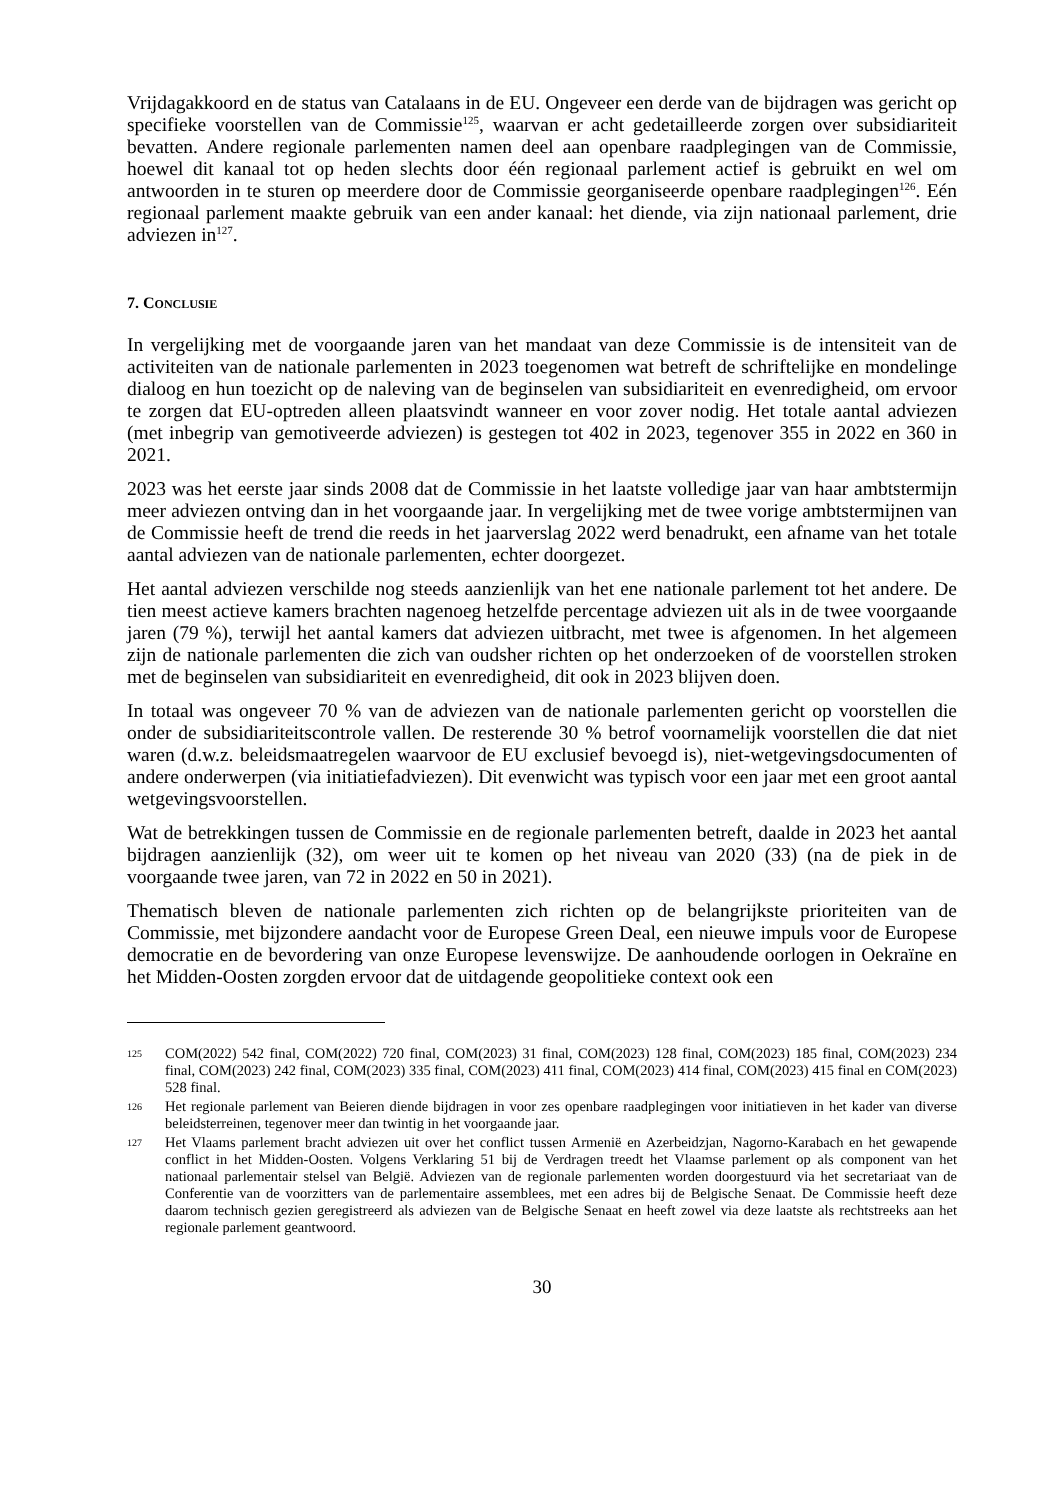Vrijdagakkoord en de status van Catalaans in de EU. Ongeveer een derde van de bijdragen was gericht op specifieke voorstellen van de Commissie<sup>125</sup>, waarvan er acht gedetailleerde zorgen over subsidiariteit bevatten. Andere regionale parlementen namen deel aan openbare raadplegingen van de Commissie, hoewel dit kanaal tot op heden slechts door één regionaal parlement actief is gebruikt en wel om antwoorden in te sturen op meerdere door de Commissie georganiseerde openbare raadplegingen<sup>126</sup>. Eén regionaal parlement maakte gebruik van een ander kanaal: het diende, via zijn nationaal parlement, drie adviezen in<sup>127</sup>.
7. CONCLUSIE
In vergelijking met de voorgaande jaren van het mandaat van deze Commissie is de intensiteit van de activiteiten van de nationale parlementen in 2023 toegenomen wat betreft de schriftelijke en mondelinge dialoog en hun toezicht op de naleving van de beginselen van subsidiariteit en evenredigheid, om ervoor te zorgen dat EU-optreden alleen plaatsvindt wanneer en voor zover nodig. Het totale aantal adviezen (met inbegrip van gemotiveerde adviezen) is gestegen tot 402 in 2023, tegenover 355 in 2022 en 360 in 2021.
2023 was het eerste jaar sinds 2008 dat de Commissie in het laatste volledige jaar van haar ambtstermijn meer adviezen ontving dan in het voorgaande jaar. In vergelijking met de twee vorige ambtstermijnen van de Commissie heeft de trend die reeds in het jaarverslag 2022 werd benadrukt, een afname van het totale aantal adviezen van de nationale parlementen, echter doorgezet.
Het aantal adviezen verschilde nog steeds aanzienlijk van het ene nationale parlement tot het andere. De tien meest actieve kamers brachten nagenoeg hetzelfde percentage adviezen uit als in de twee voorgaande jaren (79 %), terwijl het aantal kamers dat adviezen uitbracht, met twee is afgenomen. In het algemeen zijn de nationale parlementen die zich van oudsher richten op het onderzoeken of de voorstellen stroken met de beginselen van subsidiariteit en evenredigheid, dit ook in 2023 blijven doen.
In totaal was ongeveer 70 % van de adviezen van de nationale parlementen gericht op voorstellen die onder de subsidiariteitscontrole vallen. De resterende 30 % betrof voornamelijk voorstellen die dat niet waren (d.w.z. beleidsmaatregelen waarvoor de EU exclusief bevoegd is), niet-wetgevingsdocumenten of andere onderwerpen (via initiatiefadviezen). Dit evenwicht was typisch voor een jaar met een groot aantal wetgevingsvoorstellen.
Wat de betrekkingen tussen de Commissie en de regionale parlementen betreft, daalde in 2023 het aantal bijdragen aanzienlijk (32), om weer uit te komen op het niveau van 2020 (33) (na de piek in de voorgaande twee jaren, van 72 in 2022 en 50 in 2021).
Thematisch bleven de nationale parlementen zich richten op de belangrijkste prioriteiten van de Commissie, met bijzondere aandacht voor de Europese Green Deal, een nieuwe impuls voor de Europese democratie en de bevordering van onze Europese levenswijze. De aanhoudende oorlogen in Oekraïne en het Midden-Oosten zorgden ervoor dat de uitdagende geopolitieke context ook een
125 COM(2022) 542 final, COM(2022) 720 final, COM(2023) 31 final, COM(2023) 128 final, COM(2023) 185 final, COM(2023) 234 final, COM(2023) 242 final, COM(2023) 335 final, COM(2023) 411 final, COM(2023) 414 final, COM(2023) 415 final en COM(2023) 528 final.
126 Het regionale parlement van Beieren diende bijdragen in voor zes openbare raadplegingen voor initiatieven in het kader van diverse beleidsterreinen, tegenover meer dan twintig in het voorgaande jaar.
127 Het Vlaams parlement bracht adviezen uit over het conflict tussen Armenië en Azerbeidzjan, Nagorno-Karabach en het gewapende conflict in het Midden-Oosten. Volgens Verklaring 51 bij de Verdragen treedt het Vlaamse parlement op als component van het nationaal parlementair stelsel van België. Adviezen van de regionale parlementen worden doorgestuurd via het secretariaat van de Conferentie van de voorzitters van de parlementaire assemblees, met een adres bij de Belgische Senaat. De Commissie heeft deze daarom technisch gezien geregistreerd als adviezen van de Belgische Senaat en heeft zowel via deze laatste als rechtstreeks aan het regionale parlement geantwoord.
30